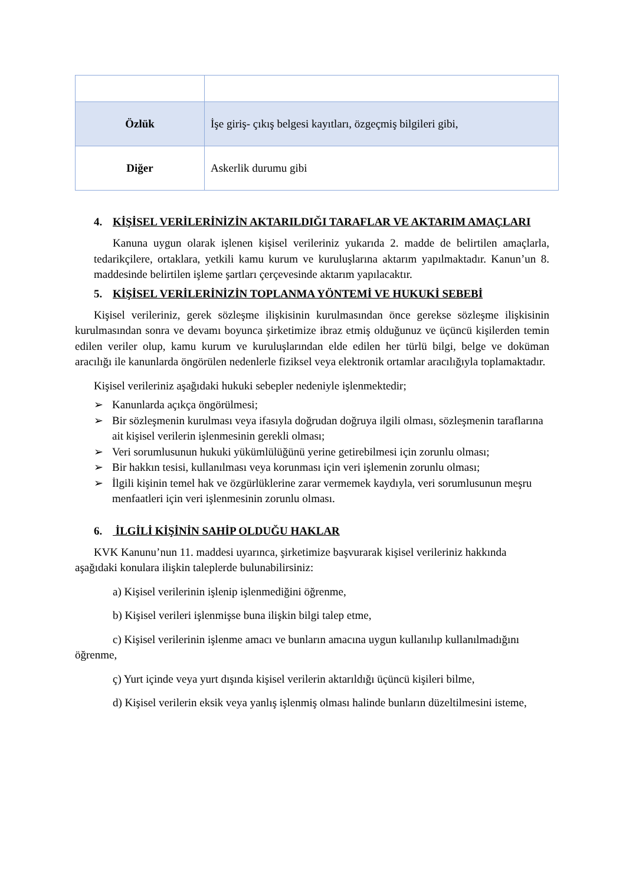| Özlük | İşe giriş- çıkış belgesi kayıtları, özgeçmiş bilgileri gibi, |
| Diğer | Askerlik durumu gibi |
4. KİŞİSEL VERİLERİNİZİN AKTARILDIĞI TARAFLAR VE AKTARIM AMAÇLARI
Kanuna uygun olarak işlenen kişisel verileriniz yukarıda 2. madde de belirtilen amaçlarla, tedarikçilere, ortaklara, yetkili kamu kurum ve kuruluşlarına aktarım yapılmaktadır. Kanun’un 8. maddesinde belirtilen işleme şartları çerçevesinde aktarım yapılacaktır.
5. KİŞİSEL VERİLERİNİZİN TOPLANMA YÖNTEMİ VE HUKUKİ SEBEBİ
Kişisel verileriniz, gerek sözleşme ilişkisinin kurulmasından önce gerekse sözleşme ilişkisinin kurulmasından sonra ve devamı boyunca şirketimize ibraz etmiş olduğunuz ve üçüncü kişilerden temin edilen veriler olup, kamu kurum ve kuruluşlarından elde edilen her türlü bilgi, belge ve doküman aracılığı ile kanunlarda öngörülen nedenlerle fiziksel veya elektronik ortamlar aracılığıyla toplamaktadır.
Kişisel verileriniz aşağıdaki hukuki sebepler nedeniyle işlenmektedir;
➢ Kanunlarda açıkça öngörülmesi;
➢ Bir sözleşmenin kurulması veya ifasıyla doğrudan doğruya ilgili olması, sözleşmenin taraflarına ait kişisel verilerin işlenmesinin gerekli olması;
➢ Veri sorumlusunun hukuki yükümlülüğünü yerine getirebilmesi için zorunlu olması;
➢ Bir hakkın tesisi, kullanılması veya korunması için veri işlemenin zorunlu olması;
➢ İlgili kişinin temel hak ve özgürlüklerine zarar vermemek kaydıyla, veri sorumlusunun meşru menfaatleri için veri işlenmesinin zorunlu olması.
6. İLGİLİ KİŞİNİN SAHİP OLDUĞU HAKLAR
KVK Kanunu’nun 11. maddesi uyarınca, şirketimize başvurarak kişisel verileriniz hakkında aşağıdaki konulara ilişkin taleplerde bulunabilirsiniz:
a) Kişisel verilerinin işlenip işlenmediğini öğrenme,
b) Kişisel verileri işlenmişse buna ilişkin bilgi talep etme,
c) Kişisel verilerinin işlenme amacı ve bunların amacına uygun kullanılıp kullanılmadığını öğrenme,
ç) Yurt içinde veya yurt dışında kişisel verilerin aktarıldığı üçüncü kişileri bilme,
d) Kişisel verilerin eksik veya yanlış işlenmiş olması halinde bunların düzeltilmesini isteme,